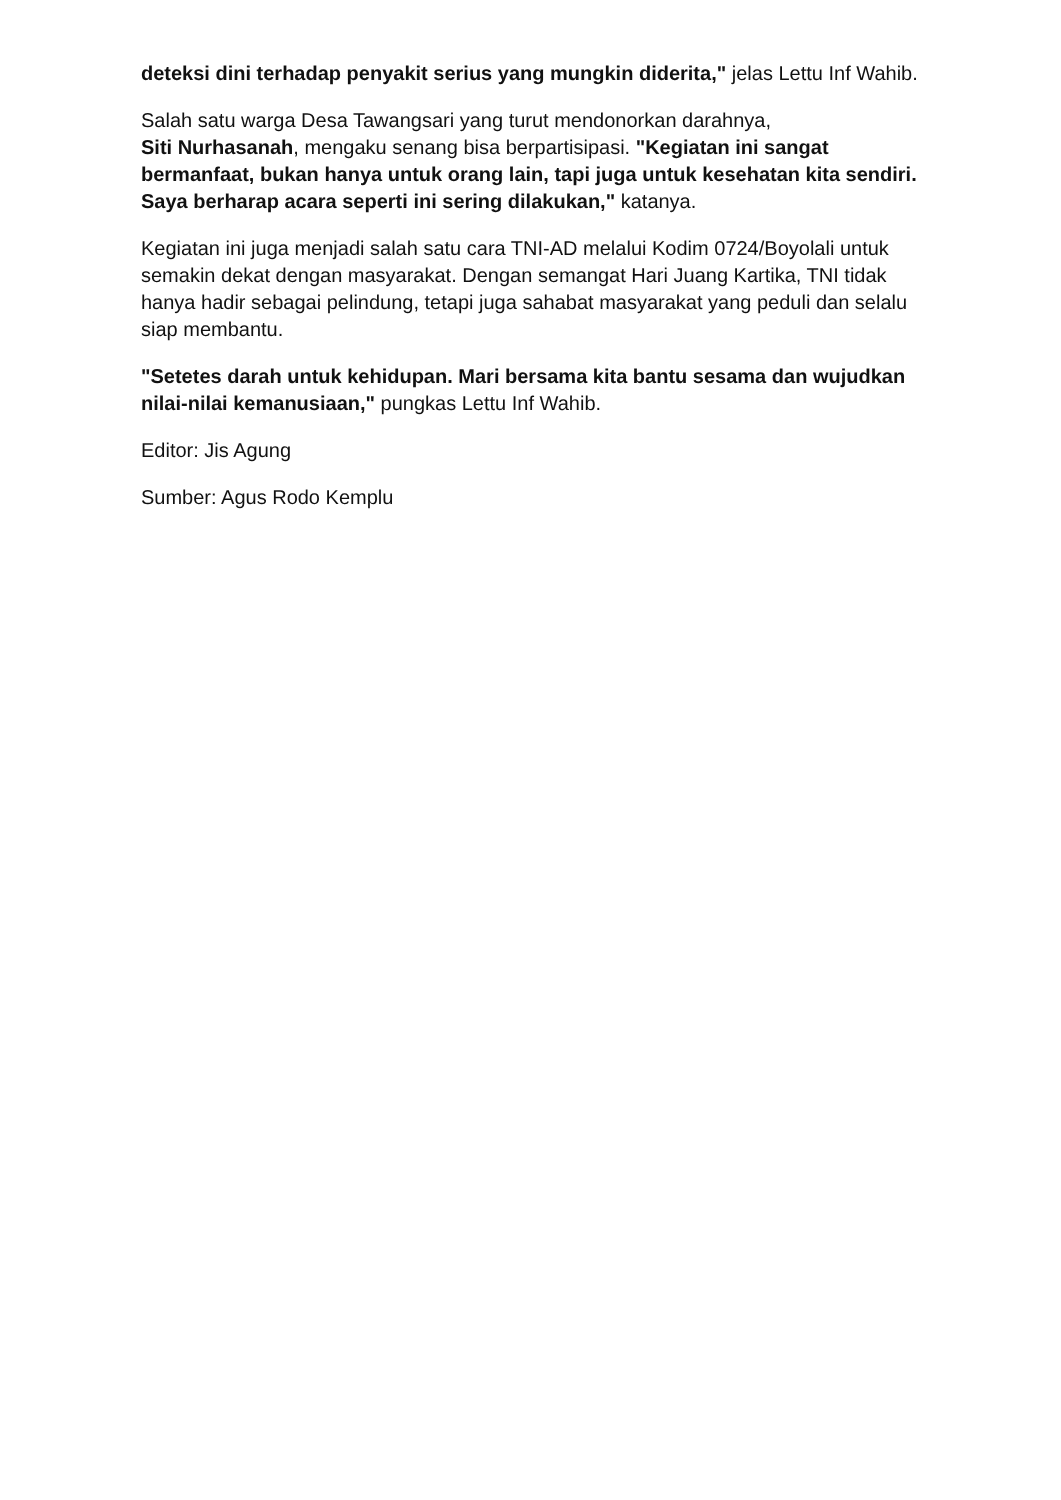deteksi dini terhadap penyakit serius yang mungkin diderita," jelas Lettu Inf Wahib.
Salah satu warga Desa Tawangsari yang turut mendonorkan darahnya,
Siti Nurhasanah, mengaku senang bisa berpartisipasi. "Kegiatan ini sangat bermanfaat, bukan hanya untuk orang lain, tapi juga untuk kesehatan kita sendiri. Saya berharap acara seperti ini sering dilakukan," katanya.
Kegiatan ini juga menjadi salah satu cara TNI-AD melalui Kodim 0724/Boyolali untuk semakin dekat dengan masyarakat. Dengan semangat Hari Juang Kartika, TNI tidak hanya hadir sebagai pelindung, tetapi juga sahabat masyarakat yang peduli dan selalu siap membantu.
"Setetes darah untuk kehidupan. Mari bersama kita bantu sesama dan wujudkan nilai-nilai kemanusiaan," pungkas Lettu Inf Wahib.
Editor: Jis Agung
Sumber: Agus Rodo Kemplu